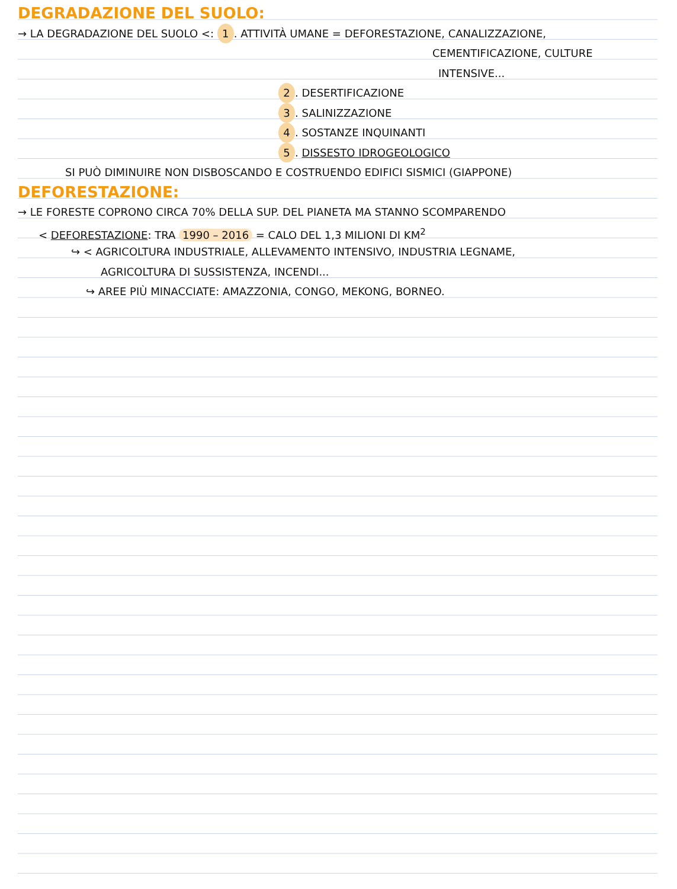DEGRADAZIONE DEL SUOLO:
→ LA DEGRADAZIONE DEL SUOLO <: 1. ATTIVITÀ UMANE = DEFORESTAZIONE, CANALIZZAZIONE,
CEMENTIFICAZIONE, CULTURE
INTENSIVE...
2. DESERTIFICAZIONE
3. SALINIZZAZIONE
4. SOSTANZE INQUINANTI
5. DISSESTO IDROGEOLOGICO
SI PUÒ DIMINUIRE NON DISBOSCANDO E COSTRUENDO EDIFICI SISMICI (GIAPPONE)
DEFORESTAZIONE:
→ LE FORESTE COPRONO CIRCA 70% DELLA SUP. DEL PIANETA MA STANNO SCOMPARENDO
< DEFORESTAZIONE: TRA 1990 – 2016 = CALO DEL 1,3 MILIONI DI KM<sup>2</sup>
↪ < AGRICOLTURA INDUSTRIALE, ALLEVAMENTO INTENSIVO, INDUSTRIA LEGNAME,
AGRICOLTURA DI SUSSISTENZA, INCENDI...
↪ AREE PIÙ MINACCIATE: AMAZZONIA, CONGO, MEKONG, BORNEO.